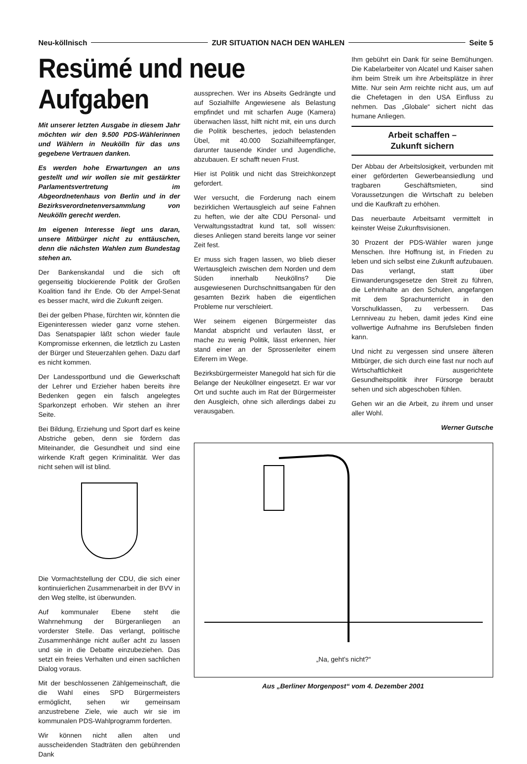Neu-köllnisch ZUR SITUATION NACH DEN WAHLEN Seite 5
Resümé und neue Aufgaben
Mit unserer letzten Ausgabe in diesem Jahr möchten wir den 9.500 PDS-Wählerinnen und Wählern in Neukölln für das uns gegebene Vertrauen danken.
Es werden hohe Erwartungen an uns gestellt und wir wollen sie mit gestärkter Parlamentsvertretung im Abgeordnetenhaus von Berlin und in der Bezirksverordnetenversammlung von Neukölln gerecht werden.
Im eigenen Interesse liegt uns daran, unsere Mitbürger nicht zu enttäuschen, denn die nächsten Wahlen zum Bundestag stehen an.
Der Bankenskandal und die sich oft gegenseitig blockierende Politik der Großen Koalition fand ihr Ende. Ob der Ampel-Senat es besser macht, wird die Zukunft zeigen.
Bei der gelben Phase, fürchten wir, könnten die Eigeninteressen wieder ganz vorne stehen. Das Senatspapier läßt schon wieder faule Kompromisse erkennen, die letztlich zu Lasten der Bürger und Steuerzahlen gehen. Dazu darf es nicht kommen.
Der Landessportbund und die Gewerkschaft der Lehrer und Erzieher haben bereits ihre Bedenken gegen ein falsch angelegtes Sparkonzept erhoben. Wir stehen an ihrer Seite.
Bei Bildung, Erziehung und Sport darf es keine Abstriche geben, denn sie fördern das Miteinander, die Gesundheit und sind eine wirkende Kraft gegen Kriminalität. Wer das nicht sehen will ist blind.
Die Vormachtstellung der CDU, die sich einer kontinuierlichen Zusammenarbeit in der BVV in den Weg stellte, ist überwunden.
Auf kommunaler Ebene steht die Wahrnehmung der Bürgeranliegen an vorderster Stelle. Das verlangt, politische Zusammenhänge nicht außer acht zu lassen und sie in die Debatte einzubeziehen. Das setzt ein freies Verhalten und einen sachlichen Dialog voraus.
Mit der beschlossenen Zählgemeinschaft, die die Wahl eines SPD Bürgermeisters ermöglicht, sehen wir gemeinsam anzustrebene Ziele, wie auch wir sie im kommunalen PDS-Wahlprogramm forderten.
Wir können nicht allen alten und ausscheidenden Stadträten den gebührenden Dank
aussprechen. Wer ins Abseits Gedrängte und auf Sozialhilfe Angewiesene als Belastung empfindet und mit scharfen Auge (Kamera) überwachen lässt, hilft nicht mit, ein uns durch die Politik beschertes, jedoch belastenden Übel, mit 40.000 Sozialhilfeempfänger, darunter tausende Kinder und Jugendliche, abzubauen. Er schafft neuen Frust.
Hier ist Politik und nicht das Streichkonzept gefordert.
Wer versucht, die Forderung nach einem bezirklichen Wertausgleich auf seine Fahnen zu heften, wie der alte CDU Personal- und Verwaltungsstadtrat kund tat, soll wissen: dieses Anliegen stand bereits lange vor seiner Zeit fest.
Er muss sich fragen lassen, wo blieb dieser Wertausgleich zwischen dem Norden und dem Süden innerhalb Neuköllns? Die ausgewiesenen Durchschnittsangaben für den gesamten Bezirk haben die eigentlichen Probleme nur verschleiert.
Wer seinem eigenen Bürgermeister das Mandat abspricht und verlauten lässt, er mache zu wenig Politik, lässt erkennen, hier stand einer an der Sprossenleiter einem Eiferern im Wege.
Bezirksbürgermeister Manegold hat sich für die Belange der Neuköllner eingesetzt. Er war vor Ort und suchte auch im Rat der Bürgermeister den Ausgleich, ohne sich allerdings dabei zu verausgaben.
Ihm gebührt ein Dank für seine Bemühungen. Die Kabelarbeiter von Alcatel und Kaiser sahen ihm beim Streik um ihre Arbeitsplätze in ihrer Mitte. Nur sein Arm reichte nicht aus, um auf die Chefetagen in den USA Einfluss zu nehmen. Das „Globale“ sichert nicht das humane Anliegen.
Arbeit schaffen –
Zukunft sichern
Der Abbau der Arbeitslosigkeit, verbunden mit einer geförderten Gewerbeansiedlung und tragbaren Geschäftsmieten, sind Voraussetzungen die Wirtschaft zu beleben und die Kaufkraft zu erhöhen.
Das neuerbaute Arbeitsamt vermittelt in keinster Weise Zukunftsvisionen.
30 Prozent der PDS-Wähler waren junge Menschen. Ihre Hoffnung ist, in Frieden zu leben und sich selbst eine Zukunft aufzubauen. Das verlangt, statt über Einwanderungsgesetze den Streit zu führen, die Lehrinhalte an den Schulen, angefangen mit dem Sprachunterricht in den Vorschulklassen, zu verbessern. Das Lernniveau zu heben, damit jedes Kind eine vollwertige Aufnahme ins Berufsleben finden kann.
Und nicht zu vergessen sind unsere älteren Mitbürger, die sich durch eine fast nur noch auf Wirtschaftlichkeit ausgerichtete Gesundheitspolitik ihrer Fürsorge beraubt sehen und sich abgeschoben fühlen.
Gehen wir an die Arbeit, zu ihrem und unser aller Wohl.
Werner Gutsche
„Na, geht's nicht?“
Aus „Berliner Morgenpost“ vom 4. Dezember 2001